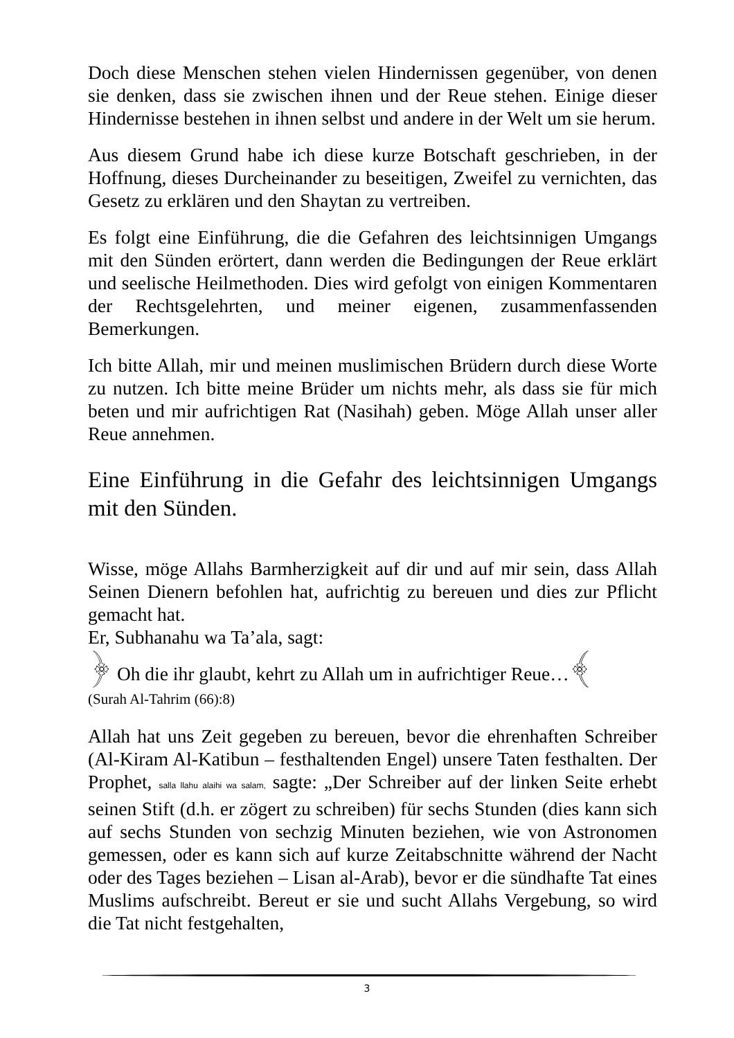Doch diese Menschen stehen vielen Hindernissen gegenüber, von denen sie denken, dass sie zwischen ihnen und der Reue stehen. Einige dieser Hindernisse bestehen in ihnen selbst und andere in der Welt um sie herum.
Aus diesem Grund habe ich diese kurze Botschaft geschrieben, in der Hoffnung, dieses Durcheinander zu beseitigen, Zweifel zu vernichten, das Gesetz zu erklären und den Shaytan zu vertreiben.
Es folgt eine Einführung, die die Gefahren des leichtsinnigen Umgangs mit den Sünden erörtert, dann werden die Bedingungen der Reue erklärt und seelische Heilmethoden. Dies wird gefolgt von einigen Kommentaren der Rechtsgelehrten, und meiner eigenen, zusammenfassenden Bemerkungen.
Ich bitte Allah, mir und meinen muslimischen Brüdern durch diese Worte zu nutzen. Ich bitte meine Brüder um nichts mehr, als dass sie für mich beten und mir aufrichtigen Rat (Nasihah) geben. Möge Allah unser aller Reue annehmen.
Eine Einführung in die Gefahr des leichtsinnigen Umgangs mit den Sünden.
Wisse, möge Allahs Barmherzigkeit auf dir und auf mir sein, dass Allah Seinen Dienern befohlen hat, aufrichtig zu bereuen und dies zur Pflicht gemacht hat.
Er, Subhanahu wa Ta’ala, sagt:
﴿ Oh die ihr glaubt, kehrt zu Allah um in aufrichtiger Reue…﴾
(Surah Al-Tahrim (66):8)
Allah hat uns Zeit gegeben zu bereuen, bevor die ehrenhaften Schreiber (Al-Kiram Al-Katibun – festhaltenden Engel) unsere Taten festhalten. Der Prophet, salla llahu alaihi wa salam, sagte: „Der Schreiber auf der linken Seite erhebt seinen Stift (d.h. er zögert zu schreiben) für sechs Stunden (dies kann sich auf sechs Stunden von sechzig Minuten beziehen, wie von Astronomen gemessen, oder es kann sich auf kurze Zeitabschnitte während der Nacht oder des Tages beziehen – Lisan al-Arab), bevor er die sündhafte Tat eines Muslims aufschreibt. Bereut er sie und sucht Allahs Vergebung, so wird die Tat nicht festgehalten,
3